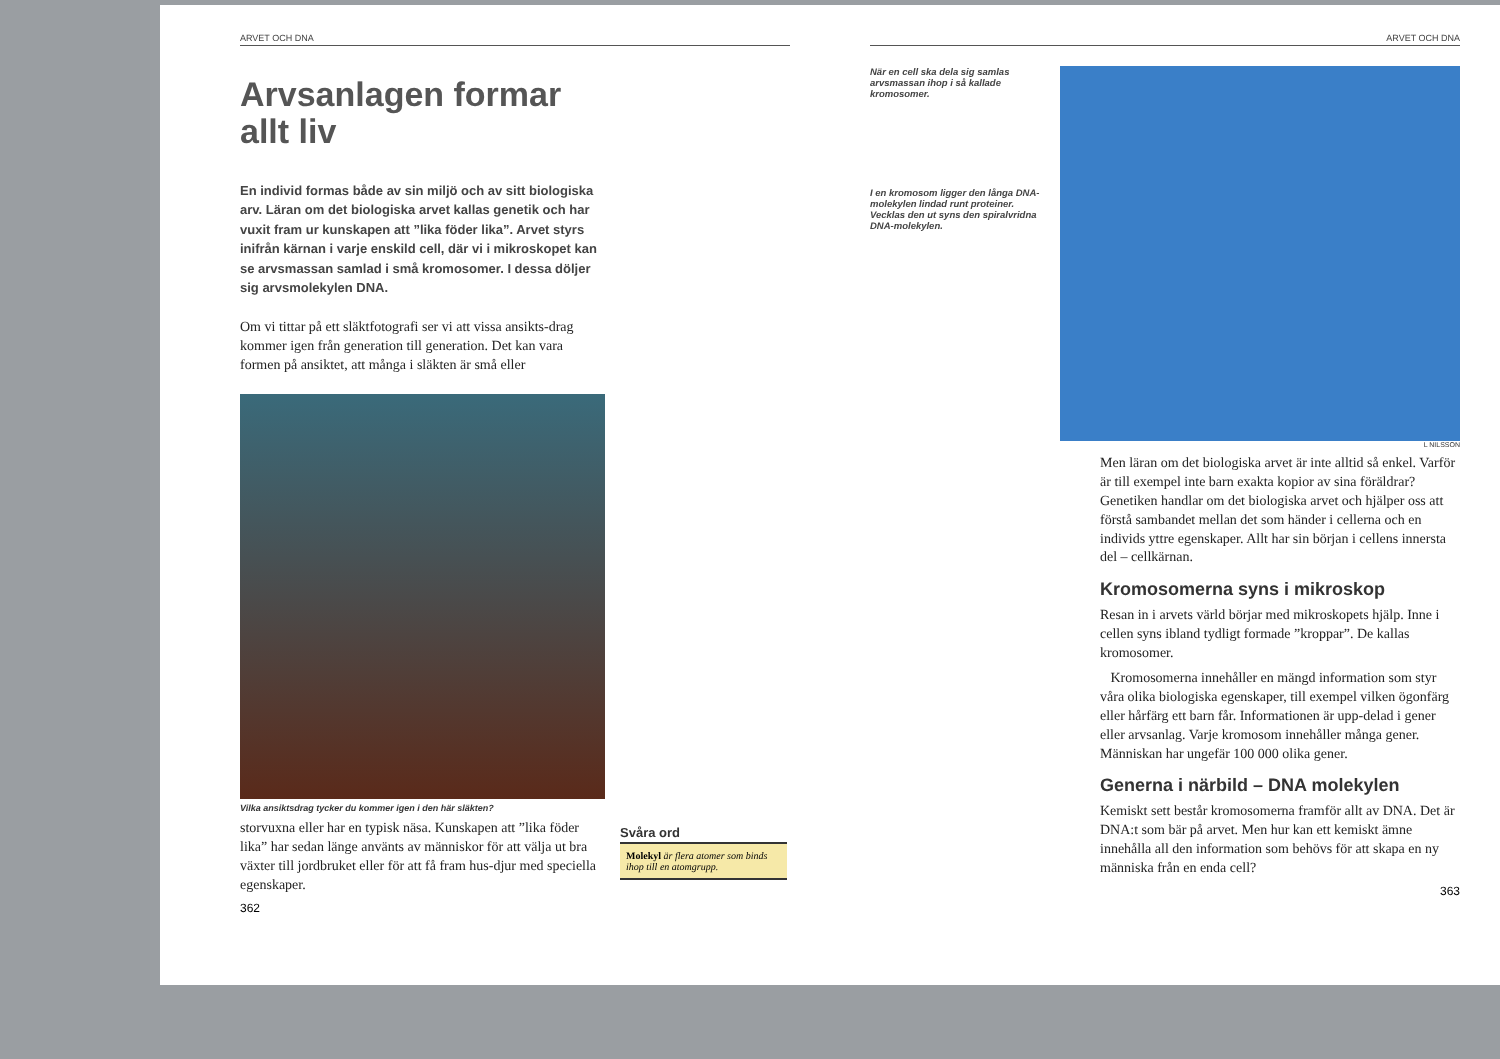ARVET OCH DNA
Arvsanlagen formar
allt liv
En individ formas både av sin miljö och av sitt biologiska arv. Läran om det biologiska arvet kallas genetik och har vuxit fram ur kunskapen att ”lika föder lika”. Arvet styrs inifrån kärnan i varje enskild cell, där vi i mikroskopet kan se arvsmassan samlad i små kromosomer. I dessa döljer sig arvsmolekylen DNA.
Om vi tittar på ett släktfotografi ser vi att vissa ansikts-drag kommer igen från generation till generation. Det kan vara formen på ansiktet, att många i släkten är små eller
Vilka ansiktsdrag tycker du kommer igen i den här släkten?
storvuxna eller har en typisk näsa. Kunskapen att ”lika föder lika” har sedan länge använts av människor för att välja ut bra växter till jordbruket eller för att få fram hus-djur med speciella egenskaper.
Svåra ord
Molekyl är flera atomer som binds ihop till en atomgrupp.
362
ARVET OCH DNA
När en cell ska dela sig samlas arvsmassan ihop i så kallade kromosomer.
I en kromosom ligger den långa DNA-molekylen lindad runt proteiner. Vecklas den ut syns den spiralvridna DNA-molekylen.
L NILSSON
Men läran om det biologiska arvet är inte alltid så enkel. Varför är till exempel inte barn exakta kopior av sina föräldrar? Genetiken handlar om det biologiska arvet och hjälper oss att förstå sambandet mellan det som händer i cellerna och en individs yttre egenskaper. Allt har sin början i cellens innersta del – cellkärnan.
Kromosomerna syns i mikroskop
Resan in i arvets värld börjar med mikroskopets hjälp. Inne i cellen syns ibland tydligt formade ”kroppar”. De kallas kromosomer.
Kromosomerna innehåller en mängd information som styr våra olika biologiska egenskaper, till exempel vilken ögonfärg eller hårfärg ett barn får. Informationen är upp-delad i gener eller arvsanlag. Varje kromosom innehåller många gener. Människan har ungefär 100 000 olika gener.
Generna i närbild – DNA molekylen
Kemiskt sett består kromosomerna framför allt av DNA. Det är DNA:t som bär på arvet. Men hur kan ett kemiskt ämne innehålla all den information som behövs för att skapa en ny människa från en enda cell?
363